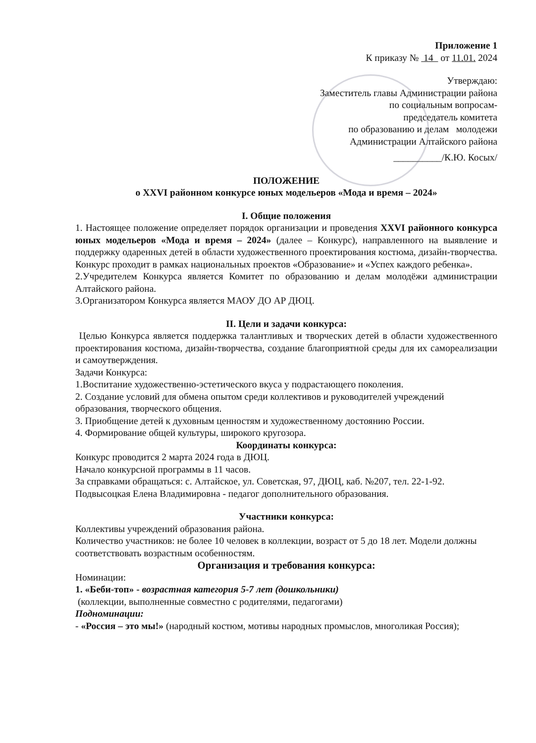Приложение 1
К приказу № 14 от 11.01. 2024
Утверждаю:
Заместитель главы Администрации района
по социальным вопросам-
председатель комитета
по образованию и делам молодежи
Администрации Алтайского района
__________/К.Ю. Косых/
ПОЛОЖЕНИЕ
о XXVI районном конкурсе юных модельеров «Мода и время – 2024»
I. Общие положения
1. Настоящее положение определяет порядок организации и проведения XXVI районного конкурса юных модельеров «Мода и время – 2024» (далее – Конкурс), направленного на выявление и поддержку одаренных детей в области художественного проектирования костюма, дизайн-творчества. Конкурс проходит в рамках национальных проектов «Образование» и «Успех каждого ребенка».
2.Учредителем Конкурса является Комитет по образованию и делам молодёжи администрации Алтайского района.
3.Организатором Конкурса является МАОУ ДО АР ДЮЦ.
II. Цели и задачи конкурса:
Целью Конкурса является поддержка талантливых и творческих детей в области художественного проектирования костюма, дизайн-творчества, создание благоприятной среды для их самореализации и самоутверждения.
Задачи Конкурса:
1.Воспитание художественно-эстетического вкуса у подрастающего поколения.
2. Создание условий для обмена опытом среди коллективов и руководителей учреждений образования, творческого общения.
3. Приобщение детей к духовным ценностям и художественному достоянию России.
4. Формирование общей культуры, широкого кругозора.
Координаты конкурса:
Конкурс проводится 2 марта 2024 года в ДЮЦ.
Начало конкурсной программы в 11 часов.
За справками обращаться: с. Алтайское, ул. Советская, 97, ДЮЦ, каб. №207, тел. 22-1-92.
Подвысоцкая Елена Владимировна - педагог дополнительного образования.
Участники конкурса:
Коллективы учреждений образования района.
Количество участников: не более 10 человек в коллекции, возраст от 5 до 18 лет. Модели должны соответствовать возрастным особенностям.
Организация и требования конкурса:
Номинации:
1. «Беби-топ» - возрастная категория 5-7 лет (дошкольники)
(коллекции, выполненные совместно с родителями, педагогами)
Подноминации:
- «Россия – это мы!» (народный костюм, мотивы народных промыслов, многоликая Россия);